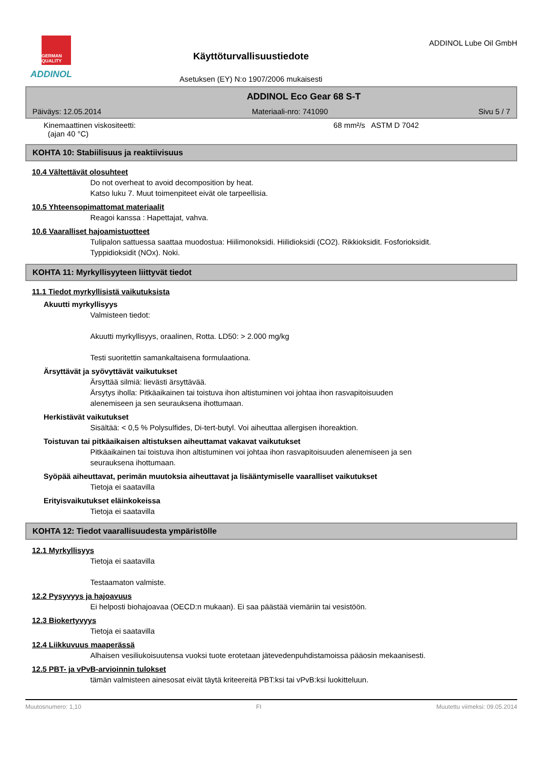GERMAN QUALITY
ADDINOL
Käyttöturvallisuustiedote
Asetuksen (EY) N:o 1907/2006 mukaisesti
ADDINOL Lube Oil GmbH
ADDINOL Eco Gear 68 S-T
Päiväys: 12.05.2014 Materiaali-nro: 741090 Sivu 5 / 7
Kinemaattinen viskositeetti:
(ajan 40 °C) 68 mm²/s ASTM D 7042
KOHTA 10: Stabiilisuus ja reaktiivisuus
10.4 Vältettävät olosuhteet
Do not overheat to avoid decomposition by heat.
Katso luku 7. Muut toimenpiteet eivät ole tarpeellisia.
10.5 Yhteensopimattomat materiaalit
Reagoi kanssa : Hapettajat, vahva.
10.6 Vaaralliset hajoamistuotteet
Tulipalon sattuessa saattaa muodostua: Hiilimonoksidi. Hiilidioksidi (CO2). Rikkioksidit. Fosforioksidit.
Typpidioksidit (NOx). Noki.
KOHTA 11: Myrkyllisyyteen liittyvät tiedot
11.1 Tiedot myrkyllisistä vaikutuksista
Akuutti myrkyllisyys
Valmisteen tiedot:
Akuutti myrkyllisyys, oraalinen, Rotta. LD50: > 2.000 mg/kg
Testi suoritettin samankaltaisena formulaationa.
Ärsyttävät ja syövyttävät vaikutukset
Ärsyttää silmiä: lievästi ärsyttävää.
Ärsytys iholla: Pitkäaikainen tai toistuva ihon altistuminen voi johtaa ihon rasvapitoisuuden
alenemiseen ja sen seurauksena ihottumaan.
Herkistävät vaikutukset
Sisältää: < 0,5 % Polysulfides, Di-tert-butyl. Voi aiheuttaa allergisen ihoreaktion.
Toistuvan tai pitkäaikaisen altistuksen aiheuttamat vakavat vaikutukset
Pitkäaikainen tai toistuva ihon altistuminen voi johtaa ihon rasvapitoisuuden alenemiseen ja sen
seurauksena ihottumaan.
Syöpää aiheuttavat, perimän muutoksia aiheuttavat ja lisääntymiselle vaaralliset vaikutukset
Tietoja ei saatavilla
Erityisvaikutukset eläinkokeissa
Tietoja ei saatavilla
KOHTA 12: Tiedot vaarallisuudesta ympäristölle
12.1 Myrkyllisyys
Tietoja ei saatavilla
Testaamaton valmiste.
12.2 Pysyvyys ja hajoavuus
Ei helposti biohajoavaa (OECD:n mukaan). Ei saa päästää viemäriin tai vesistöön.
12.3 Biokertyvyys
Tietoja ei saatavilla
12.4 Liikkuvuus maaperässä
Alhaisen vesiliukoisuutensa vuoksi tuote erotetaan jätevedenpuhdistamoissa pääosin mekaanisesti.
12.5 PBT- ja vPvB-arvioinnin tulokset
tämän valmisteen ainesosat eivät täytä kriteereitä PBT:ksi tai vPvB:ksi luokitteluun.
Muutosnumero: 1,10 FI Muutettu viimeksi: 09.05.2014